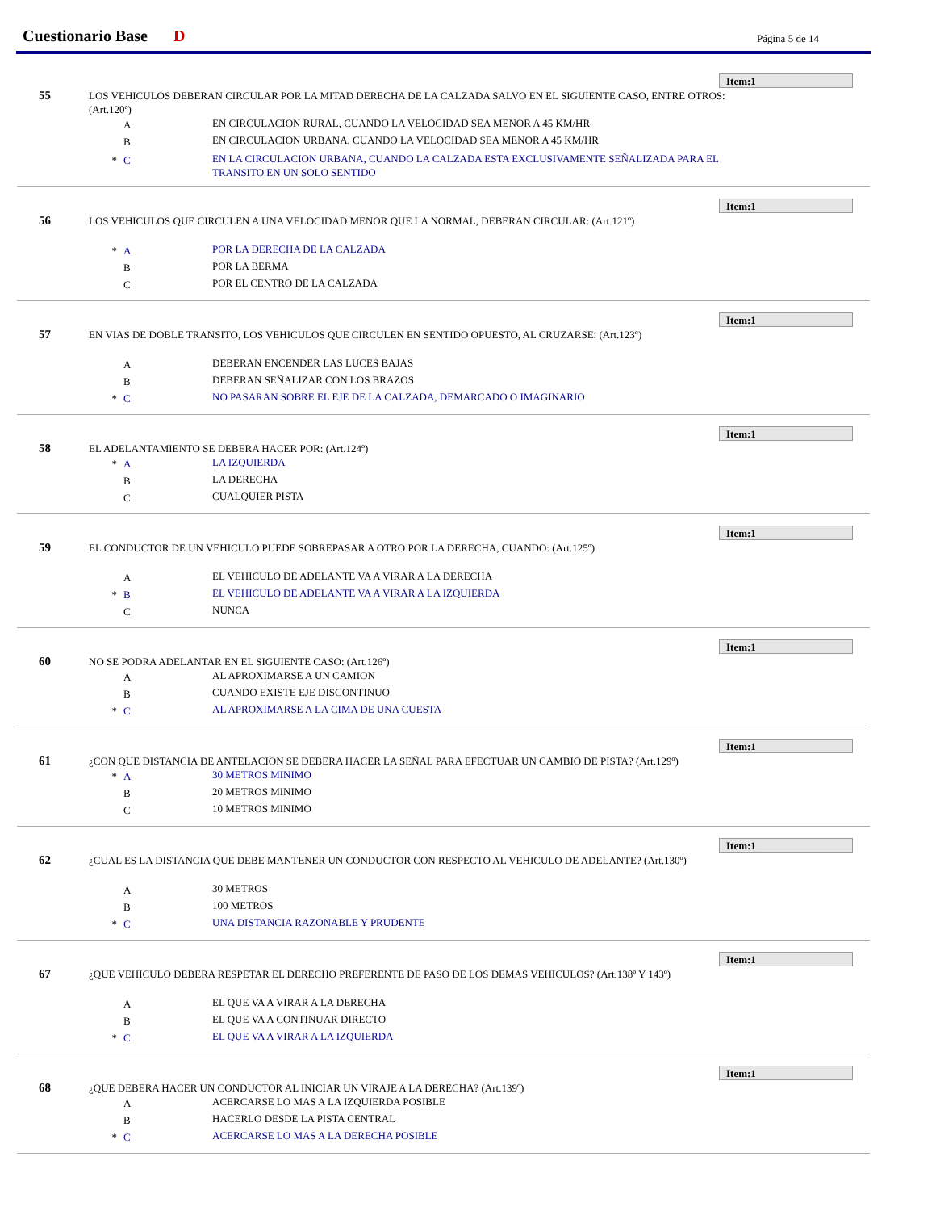Cuestionario Base D Página 5 de 14
Item:1
55
LOS VEHICULOS DEBERAN CIRCULAR POR LA MITAD DERECHA DE LA CALZADA SALVO EN EL SIGUIENTE CASO, ENTRE OTROS: (Art.120º)
A
EN CIRCULACION RURAL, CUANDO LA VELOCIDAD SEA MENOR A 45 KM/HR
B
EN CIRCULACION URBANA, CUANDO LA VELOCIDAD SEA MENOR A 45 KM/HR
* C
EN LA CIRCULACION URBANA, CUANDO LA CALZADA ESTA EXCLUSIVAMENTE SEÑALIZADA PARA EL TRANSITO EN UN SOLO SENTIDO
Item:1
56
LOS VEHICULOS QUE CIRCULEN A UNA VELOCIDAD MENOR QUE LA NORMAL, DEBERAN CIRCULAR: (Art.121º)
* A
POR LA DERECHA DE LA CALZADA
B
POR LA BERMA
C
POR EL CENTRO DE LA CALZADA
Item:1
57
EN VIAS DE DOBLE TRANSITO, LOS VEHICULOS QUE CIRCULEN EN SENTIDO OPUESTO, AL CRUZARSE: (Art.123º)
A
DEBERAN ENCENDER LAS LUCES BAJAS
B
DEBERAN SEÑALIZAR CON LOS BRAZOS
* C
NO PASARAN SOBRE EL EJE DE LA CALZADA, DEMARCADO O IMAGINARIO
Item:1
58
EL ADELANTAMIENTO SE DEBERA HACER POR: (Art.124º)
* A
LA IZQUIERDA
B
LA DERECHA
C
CUALQUIER PISTA
Item:1
59
EL CONDUCTOR DE UN VEHICULO PUEDE SOBREPASAR A OTRO POR LA DERECHA, CUANDO: (Art.125º)
A
EL VEHICULO DE ADELANTE VA A VIRAR A LA DERECHA
* B
EL VEHICULO DE ADELANTE VA A VIRAR A LA IZQUIERDA
C
NUNCA
Item:1
60
NO SE PODRA ADELANTAR EN EL SIGUIENTE CASO: (Art.126º)
A
AL APROXIMARSE A UN CAMION
B
CUANDO EXISTE EJE DISCONTINUO
* C
AL APROXIMARSE A LA CIMA DE UNA CUESTA
Item:1
61
¿CON QUE DISTANCIA DE ANTELACION SE DEBERA HACER LA SEÑAL PARA EFECTUAR UN CAMBIO DE PISTA? (Art.129º)
* A
30 METROS MINIMO
B
20 METROS MINIMO
C
10 METROS MINIMO
Item:1
62
¿CUAL ES LA DISTANCIA QUE DEBE MANTENER UN CONDUCTOR CON RESPECTO AL VEHICULO DE ADELANTE? (Art.130º)
A
30 METROS
B
100 METROS
* C
UNA DISTANCIA RAZONABLE Y PRUDENTE
Item:1
67
¿QUE VEHICULO DEBERA RESPETAR EL DERECHO PREFERENTE DE PASO DE LOS DEMAS VEHICULOS? (Art.138º Y 143º)
A
EL QUE VA A VIRAR A LA DERECHA
B
EL QUE VA A CONTINUAR DIRECTO
* C
EL QUE VA A VIRAR A LA IZQUIERDA
Item:1
68
¿QUE DEBERA HACER UN CONDUCTOR AL INICIAR UN VIRAJE A LA DERECHA? (Art.139º)
A
ACERCARSE LO MAS A LA IZQUIERDA POSIBLE
B
HACERLO DESDE LA PISTA CENTRAL
* C
ACERCARSE LO MAS A LA DERECHA POSIBLE